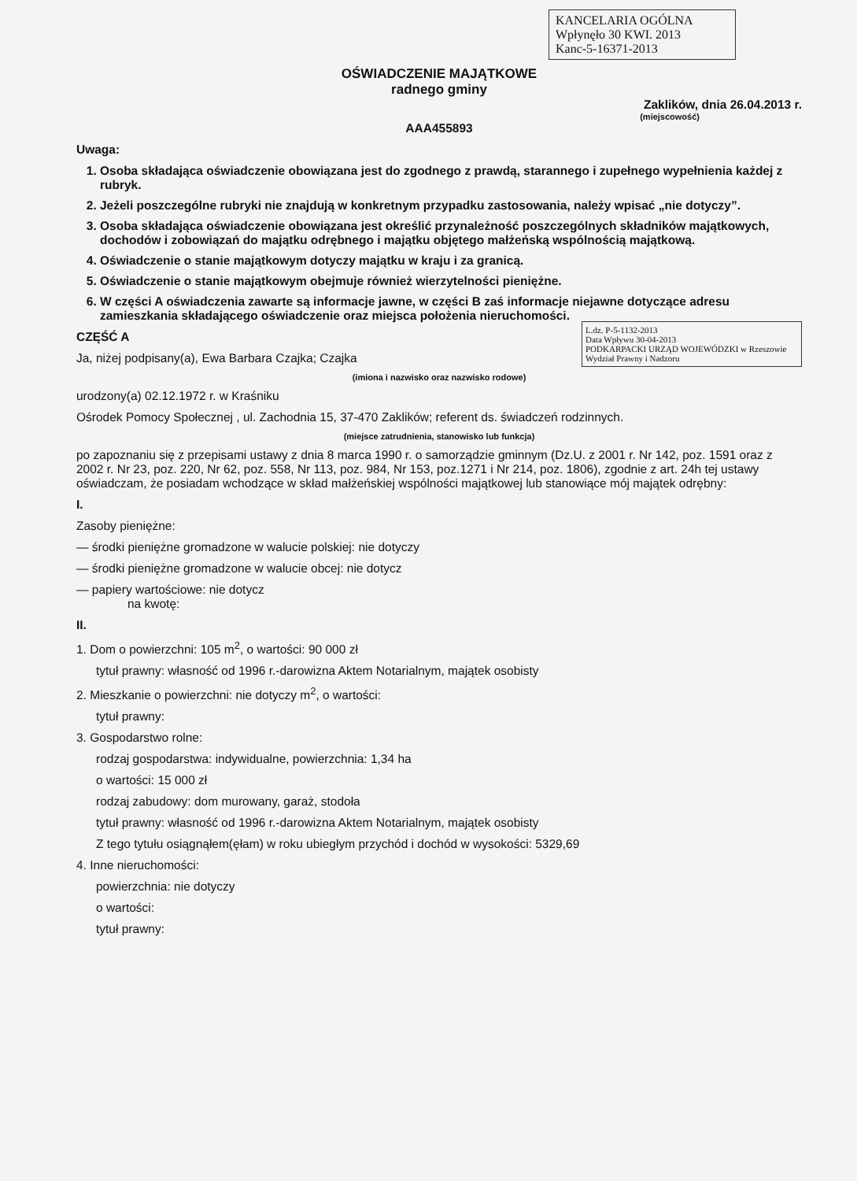KANCELARIA OGÓLNA
Wpłynęło 30 KWI. 2013
Kanc-5-16371-2013
OŚWIADCZENIE MAJĄTKOWE
radnego gminy
Zaklików, dnia 26.04.2013 r.
(miejscowość)
AAA455893
Uwaga:
1. Osoba składająca oświadczenie obowiązana jest do zgodnego z prawdą, starannego i zupełnego wypełnienia każdej z rubryk.
2. Jeżeli poszczególne rubryki nie znajdują w konkretnym przypadku zastosowania, należy wpisać „nie dotyczy”.
3. Osoba składająca oświadczenie obowiązana jest określić przynależność poszczególnych składników majątkowych, dochodów i zobowiązań do majątku odrębnego i majątku objętego małżeńską wspólnością majątkową.
4. Oświadczenie o stanie majątkowym dotyczy majątku w kraju i za granicą.
5. Oświadczenie o stanie majątkowym obejmuje również wierzytelności pieniężne.
6. W części A oświadczenia zawarte są informacje jawne, w części B zaś informacje niejawne dotyczące adresu zamieszkania składającego oświadczenie oraz miejsca położenia nieruchomości.
L.dz. P-5-1132-2013
Data Wpływu 30-04-2013
PODKARPACKI URZĄD WOJEWÓDZKI w Rzeszowie Wydział Prawny i Nadzoru
CZĘŚĆ A
Ja, niżej podpisany(a), Ewa Barbara Czajka; Czajka
(imiona i nazwisko oraz nazwisko rodowe)
urodzony(a) 02.12.1972 r. w Kraśniku
Ośrodek Pomocy Społecznej , ul. Zachodnia 15, 37-470 Zaklików; referent ds. świadczeń rodzinnych.
(miejsce zatrudnienia, stanowisko lub funkcja)
po zapoznaniu się z przepisami ustawy z dnia 8 marca 1990 r. o samorządzie gminnym (Dz.U. z 2001 r. Nr 142, poz. 1591 oraz z 2002 r. Nr 23, poz. 220, Nr 62, poz. 558, Nr 113, poz. 984, Nr 153, poz.1271 i Nr 214, poz. 1806), zgodnie z art. 24h tej ustawy oświadczam, że posiadam wchodzące w skład małżeńskiej wspólności majątkowej lub stanowiące mój majątek odrębny:
I.
Zasoby pieniężne:
— środki pieniężne gromadzone w walucie polskiej: nie dotyczy
— środki pieniężne gromadzone w walucie obcej: nie dotycz
— papiery wartościowe: nie dotycz
na kwotę:
II.
1. Dom o powierzchni: 105 m<sup>2</sup>, o wartości: 90 000 zł
tytuł prawny: własność od 1996 r.-darowizna Aktem Notarialnym, majątek osobisty
2. Mieszkanie o powierzchni: nie dotyczy m<sup>2</sup>, o wartości:
tytuł prawny:
3. Gospodarstwo rolne:
rodzaj gospodarstwa: indywidualne, powierzchnia: 1,34 ha
o wartości: 15 000 zł
rodzaj zabudowy: dom murowany, garaż, stodoła
tytuł prawny: własność od 1996 r.-darowizna Aktem Notarialnym, majątek osobisty
Z tego tytułu osiągnąłem(ęłam) w roku ubiegłym przychód i dochód w wysokości: 5329,69
4. Inne nieruchomości:
powierzchnia: nie dotyczy
o wartości:
tytuł prawny: